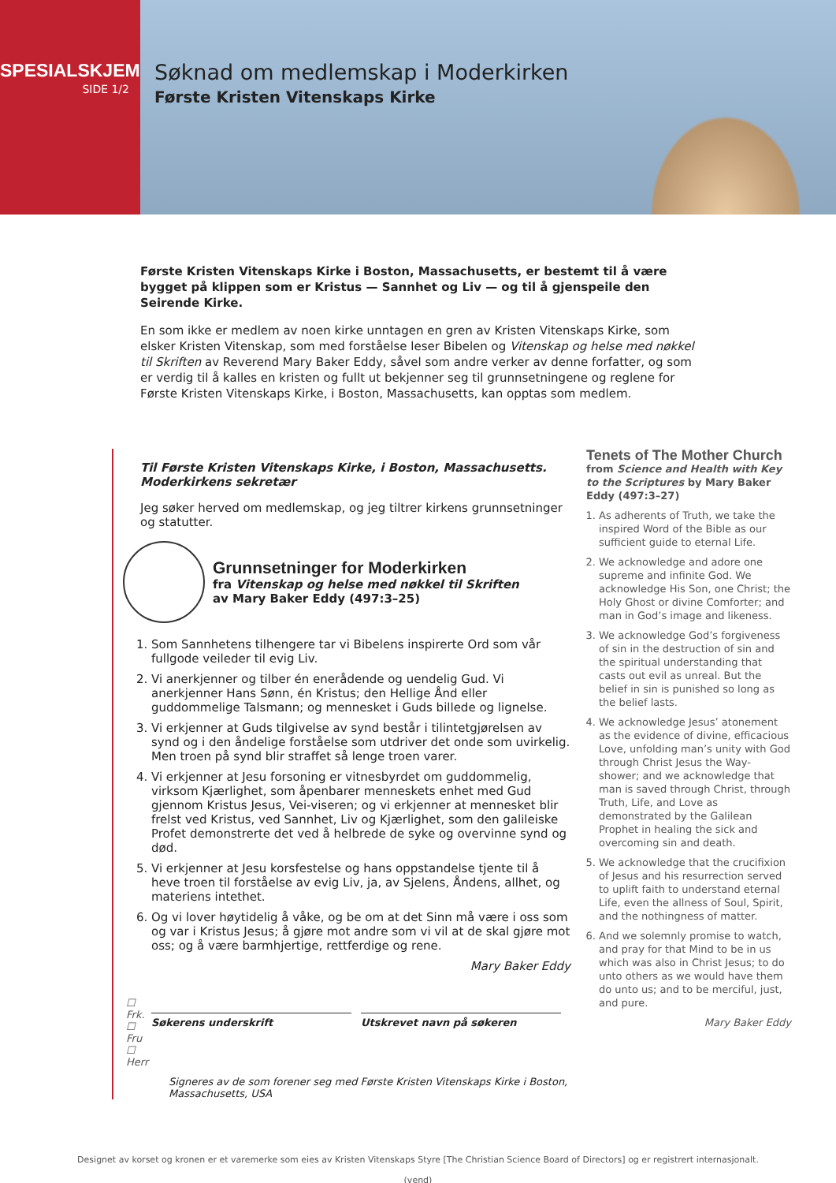SPESIALSKJEMA
SIDE 1/2
Søknad om medlemskap i Moderkirken
Første Kristen Vitenskaps Kirke
Første Kristen Vitenskaps Kirke i Boston, Massachusetts, er bestemt til å være bygget på klippen som er Kristus — Sannhet og Liv — og til å gjenspeile den Seirende Kirke.
En som ikke er medlem av noen kirke unntagen en gren av Kristen Vitenskaps Kirke, som elsker Kristen Vitenskap, som med forståelse leser Bibelen og Vitenskap og helse med nøkkel til Skriften av Reverend Mary Baker Eddy, såvel som andre verker av denne forfatter, og som er verdig til å kalles en kristen og fullt ut bekjenner seg til grunnsetningene og reglene for Første Kristen Vitenskaps Kirke, i Boston, Massachusetts, kan opptas som medlem.
Til Første Kristen Vitenskaps Kirke, i Boston, Massachusetts.
Moderkirkens sekretær
Jeg søker herved om medlemskap, og jeg tiltrer kirkens grunnsetninger og statutter.
Grunnsetninger for Moderkirken
fra Vitenskap og helse med nøkkel til Skriften
av Mary Baker Eddy (497:3–25)
1. Som Sannhetens tilhengere tar vi Bibelens inspirerte Ord som vår fullgode veileder til evig Liv.
2. Vi anerkjenner og tilber én enerådende og uendelig Gud. Vi anerkjenner Hans Sønn, én Kristus; den Hellige Ånd eller guddommelige Talsmann; og mennesket i Guds billede og lignelse.
3. Vi erkjenner at Guds tilgivelse av synd består i tilintetgjørelsen av synd og i den åndelige forståelse som utdriver det onde som uvirkelig. Men troen på synd blir straffet så lenge troen varer.
4. Vi erkjenner at Jesu forsoning er vitnesbyrdet om guddommelig, virksom Kjærlighet, som åpenbarer menneskets enhet med Gud gjennom Kristus Jesus, Vei-viseren; og vi erkjenner at mennesket blir frelst ved Kristus, ved Sannhet, Liv og Kjærlighet, som den galileiske Profet demonstrerte det ved å helbrede de syke og overvinne synd og død.
5. Vi erkjenner at Jesu korsfestelse og hans oppstandelse tjente til å heve troen til forståelse av evig Liv, ja, av Sjelens, Åndens, allhet, og materiens intethet.
6. Og vi lover høytidelig å våke, og be om at det Sinn må være i oss som og var i Kristus Jesus; å gjøre mot andre som vi vil at de skal gjøre mot oss; og å være barmhjertige, rettferdige og rene.
Mary Baker Eddy
☐ Frk.
☐ Fru
☐ Herr
Søkerens underskrift Utskrevet navn på søkeren
Signeres av de som forener seg med Første Kristen Vitenskaps Kirke i Boston, Massachusetts, USA
Tenets of The Mother Church
from Science and Health with Key to the Scriptures by Mary Baker Eddy (497:3–27)
1. As adherents of Truth, we take the inspired Word of the Bible as our sufficient guide to eternal Life.
2. We acknowledge and adore one supreme and infinite God. We acknowledge His Son, one Christ; the Holy Ghost or divine Comforter; and man in God’s image and likeness.
3. We acknowledge God’s forgiveness of sin in the destruction of sin and the spiritual understanding that casts out evil as unreal. But the belief in sin is punished so long as the belief lasts.
4. We acknowledge Jesus’ atonement as the evidence of divine, efficacious Love, unfolding man’s unity with God through Christ Jesus the Way-shower; and we acknowledge that man is saved through Christ, through Truth, Life, and Love as demonstrated by the Galilean Prophet in healing the sick and overcoming sin and death.
5. We acknowledge that the crucifixion of Jesus and his resurrection served to uplift faith to understand eternal Life, even the allness of Soul, Spirit, and the nothingness of matter.
6. And we solemnly promise to watch, and pray for that Mind to be in us which was also in Christ Jesus; to do unto others as we would have them do unto us; and to be merciful, just, and pure.
Mary Baker Eddy
Designet av korset og kronen er et varemerke som eies av Kristen Vitenskaps Styre [The Christian Science Board of Directors] og er registrert internasjonalt.
(vend)